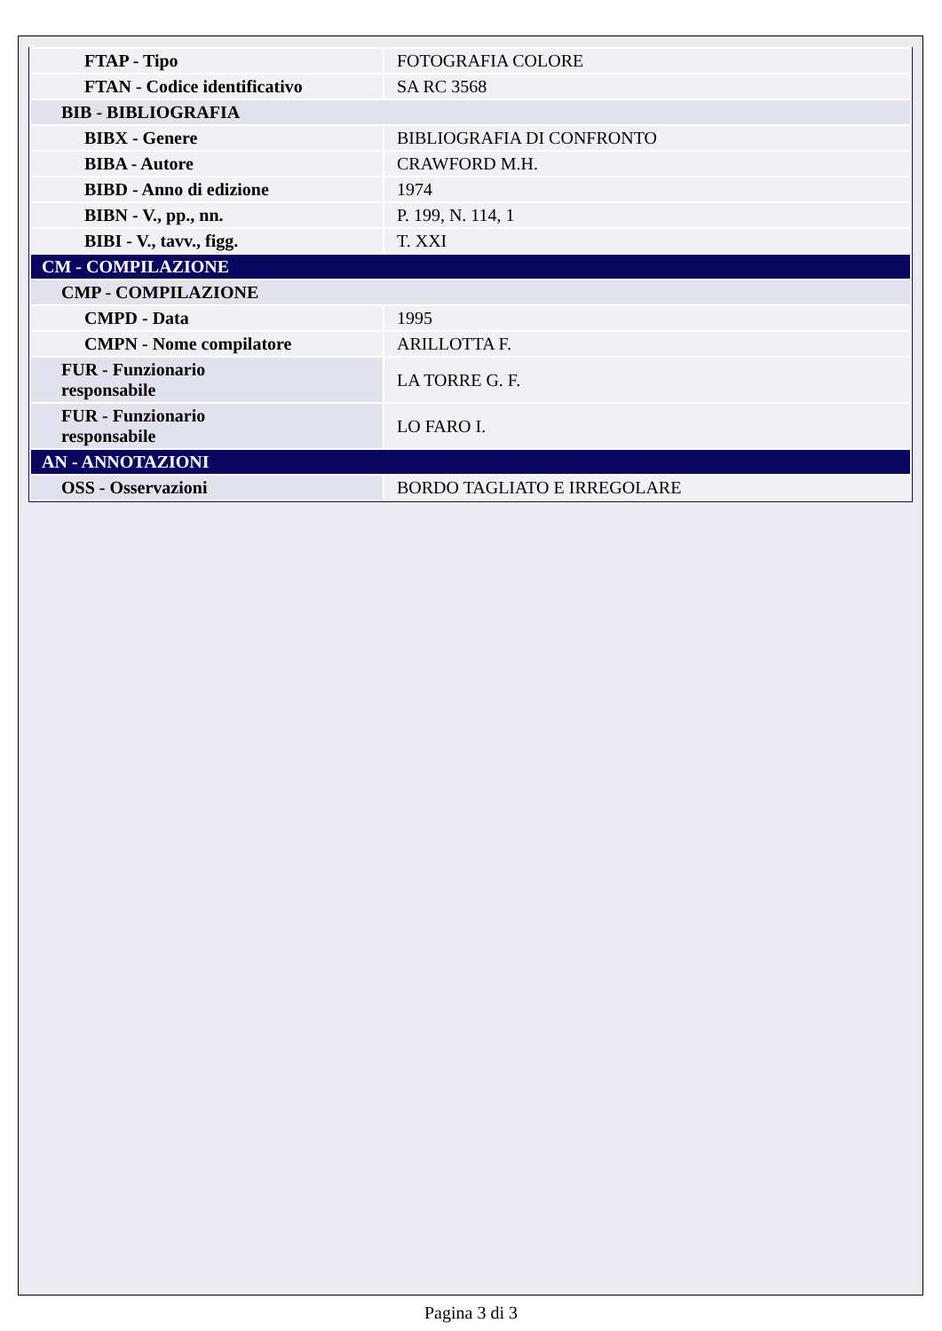| FTAP - Tipo | FOTOGRAFIA COLORE |
| FTAN - Codice identificativo | SA RC 3568 |
| BIB - BIBLIOGRAFIA | |
| BIBX - Genere | BIBLIOGRAFIA DI CONFRONTO |
| BIBA - Autore | CRAWFORD M.H. |
| BIBD - Anno di edizione | 1974 |
| BIBN - V., pp., nn. | P. 199, N. 114, 1 |
| BIBI - V., tavv., figg. | T. XXI |
| CM - COMPILAZIONE | |
| CMP - COMPILAZIONE | |
| CMPD - Data | 1995 |
| CMPN - Nome compilatore | ARILLOTTA F. |
| FUR - Funzionario responsabile | LA TORRE G. F. |
| FUR - Funzionario responsabile | LO FARO I. |
| AN - ANNOTAZIONI | |
| OSS - Osservazioni | BORDO TAGLIATO E IRREGOLARE |
Pagina 3 di 3